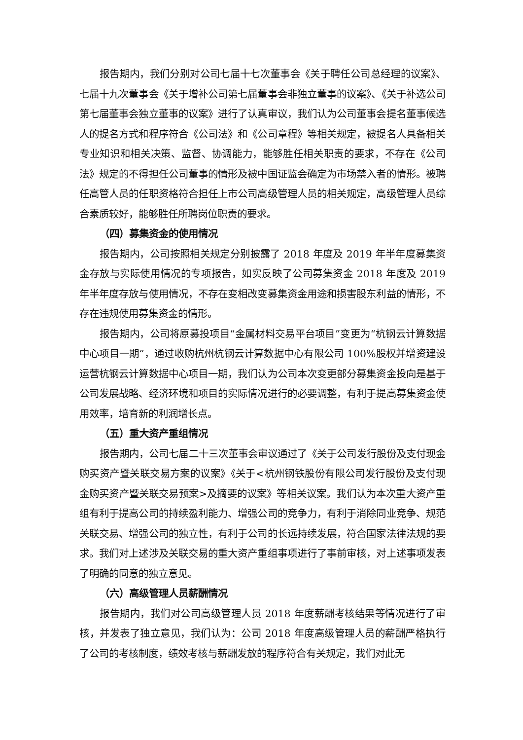报告期内，我们分别对公司七届十七次董事会《关于聘任公司总经理的议案》、七届十九次董事会《关于增补公司第七届董事会非独立董事的议案》、《关于补选公司第七届董事会独立董事的议案》进行了认真审议，我们认为公司董事会提名董事候选人的提名方式和程序符合《公司法》和《公司章程》等相关规定，被提名人具备相关专业知识和相关决策、监督、协调能力，能够胜任相关职责的要求，不存在《公司法》规定的不得担任公司董事的情形及被中国证监会确定为市场禁入者的情形。被聘任高管人员的任职资格符合担任上市公司高级管理人员的相关规定，高级管理人员综合素质较好，能够胜任所聘岗位职责的要求。
（四）募集资金的使用情况
报告期内，公司按照相关规定分别披露了 2018 年度及 2019 年半年度募集资金存放与实际使用情况的专项报告，如实反映了公司募集资金 2018 年度及 2019 年半年度存放与使用情况，不存在变相改变募集资金用途和损害股东利益的情形，不存在违规使用募集资金的情形。
报告期内，公司将原募投项目“金属材料交易平台项目”变更为“杭钢云计算数据中心项目一期”，通过收购杭州杭钢云计算数据中心有限公司 100%股权并增资建设运营杭钢云计算数据中心项目一期，我们认为公司本次变更部分募集资金投向是基于公司发展战略、经济环境和项目的实际情况进行的必要调整，有利于提高募集资金使用效率，培育新的利润增长点。
（五）重大资产重组情况
报告期内，公司七届二十三次董事会审议通过了《关于公司发行股份及支付现金购买资产暨关联交易方案的议案》《关于<杭州钢铁股份有限公司发行股份及支付现金购买资产暨关联交易预案>及摘要的议案》等相关议案。我们认为本次重大资产重组有利于提高公司的持续盈利能力、增强公司的竞争力，有利于消除同业竞争、规范关联交易、增强公司的独立性，有利于公司的长远持续发展，符合国家法律法规的要求。我们对上述涉及关联交易的重大资产重组事项进行了事前审核，对上述事项发表了明确的同意的独立意见。
（六）高级管理人员薪酬情况
报告期内，我们对公司高级管理人员 2018 年度薪酬考核结果等情况进行了审核，并发表了独立意见，我们认为：公司 2018 年度高级管理人员的薪酬严格执行了公司的考核制度，绩效考核与薪酬发放的程序符合有关规定，我们对此无